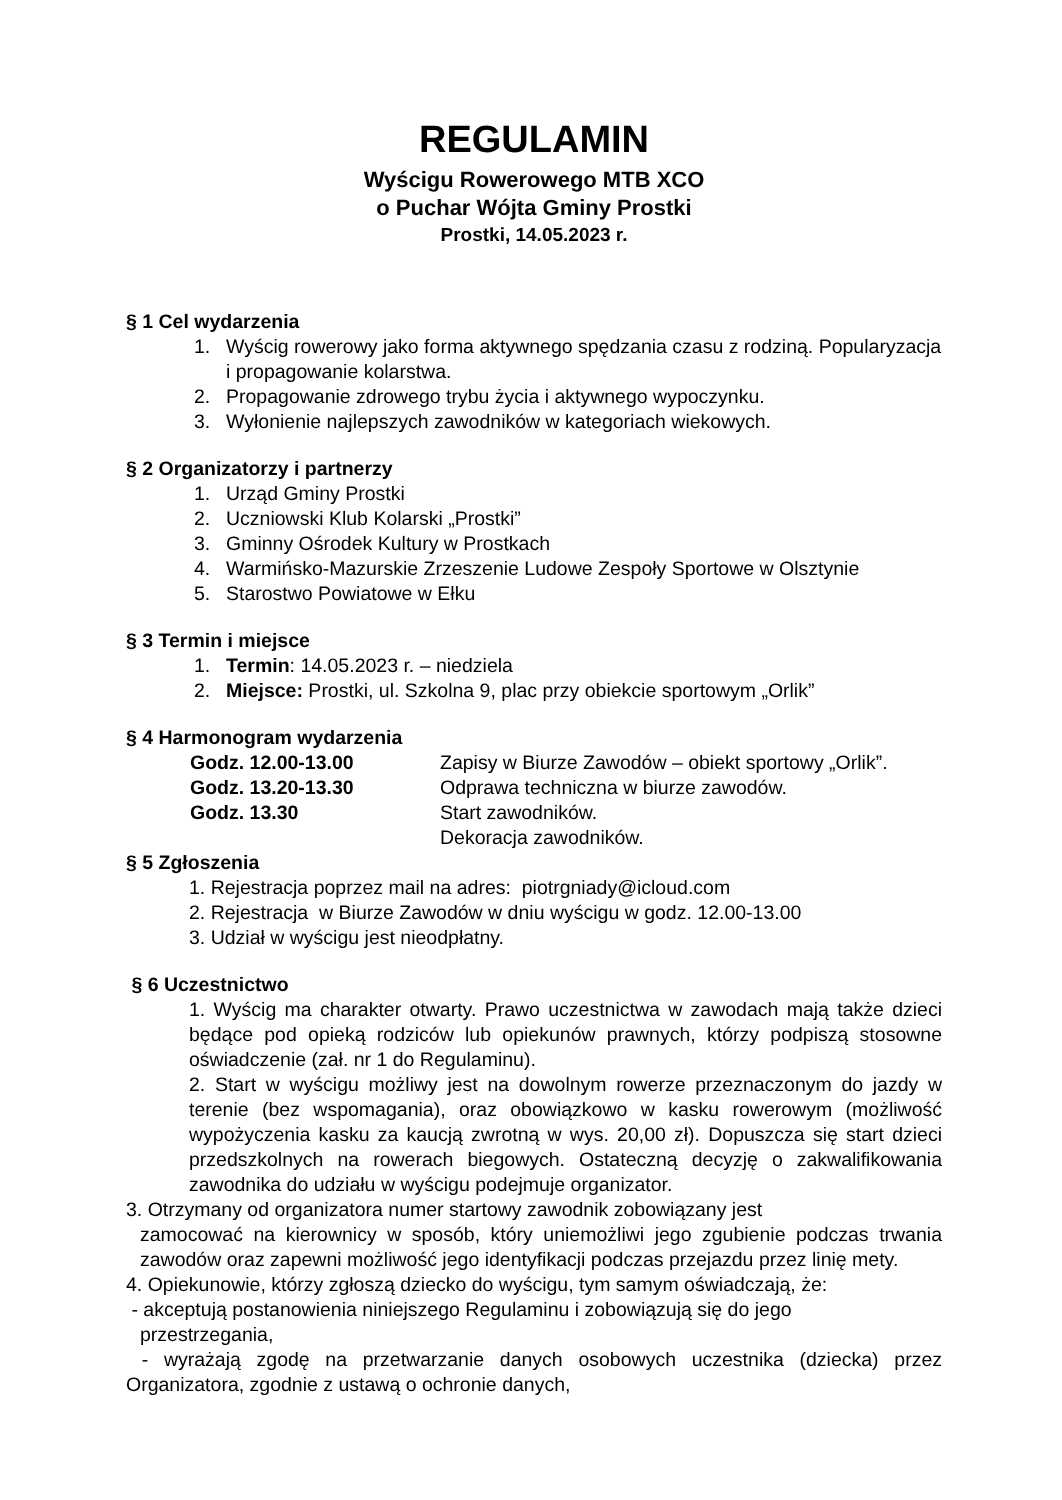REGULAMIN
Wyścigu Rowerowego MTB XCO
o Puchar Wójta Gminy Prostki
Prostki, 14.05.2023 r.
§ 1 Cel wydarzenia
1. Wyścig rowerowy jako forma aktywnego spędzania czasu z rodziną. Popularyzacja i propagowanie kolarstwa.
2. Propagowanie zdrowego trybu życia i aktywnego wypoczynku.
3. Wyłonienie najlepszych zawodników w kategoriach wiekowych.
§ 2 Organizatorzy i partnerzy
1. Urząd Gminy Prostki
2. Uczniowski Klub Kolarski „Prostki”
3. Gminny Ośrodek Kultury w Prostkach
4. Warmińsko-Mazurskie Zrzeszenie Ludowe Zespoły Sportowe w Olsztynie
5. Starostwo Powiatowe w Ełku
§ 3 Termin i miejsce
1. Termin: 14.05.2023 r. – niedziela
2. Miejsce: Prostki, ul. Szkolna 9, plac przy obiekcie sportowym „Orlik”
§ 4 Harmonogram wydarzenia
Godz. 12.00-13.00 Zapisy w Biurze Zawodów – obiekt sportowy „Orlik”. Godz. 13.20-13.30 Odprawa techniczna w biurze zawodów. Godz. 13.30 Start zawodników. Dekoracja zawodników.
§ 5 Zgłoszenia
1. Rejestracja poprzez mail na adres: piotrgniady@icloud.com
2. Rejestracja w Biurze Zawodów w dniu wyścigu w godz. 12.00-13.00
3. Udział w wyścigu jest nieodpłatny.
§ 6 Uczestnictwo
1. Wyścig ma charakter otwarty. Prawo uczestnictwa w zawodach mają także dzieci będące pod opieką rodziców lub opiekunów prawnych, którzy podpiszą stosowne oświadczenie (zał. nr 1 do Regulaminu).
2. Start w wyścigu możliwy jest na dowolnym rowerze przeznaczonym do jazdy w terenie (bez wspomagania), oraz obowiązkowo w kasku rowerowym (możliwość wypożyczenia kasku za kaucją zwrotną w wys. 20,00 zł). Dopuszcza się start dzieci przedszkolnych na rowerach biegowych. Ostateczną decyzję o zakwalifikowania zawodnika do udziału w wyścigu podejmuje organizator.
3. Otrzymany od organizatora numer startowy zawodnik zobowiązany jest
zamocować na kierownicy w sposób, który uniemożliwi jego zgubienie podczas trwania zawodów oraz zapewni możliwość jego identyfikacji podczas przejazdu przez linię mety.
4. Opiekunowie, którzy zgłoszą dziecko do wyścigu, tym samym oświadczają, że:
- akceptują postanowienia niniejszego Regulaminu i zobowiązują się do jego
przestrzegania,
- wyrażają zgodę na przetwarzanie danych osobowych uczestnika (dziecka) przez Organizatora, zgodnie z ustawą o ochronie danych,